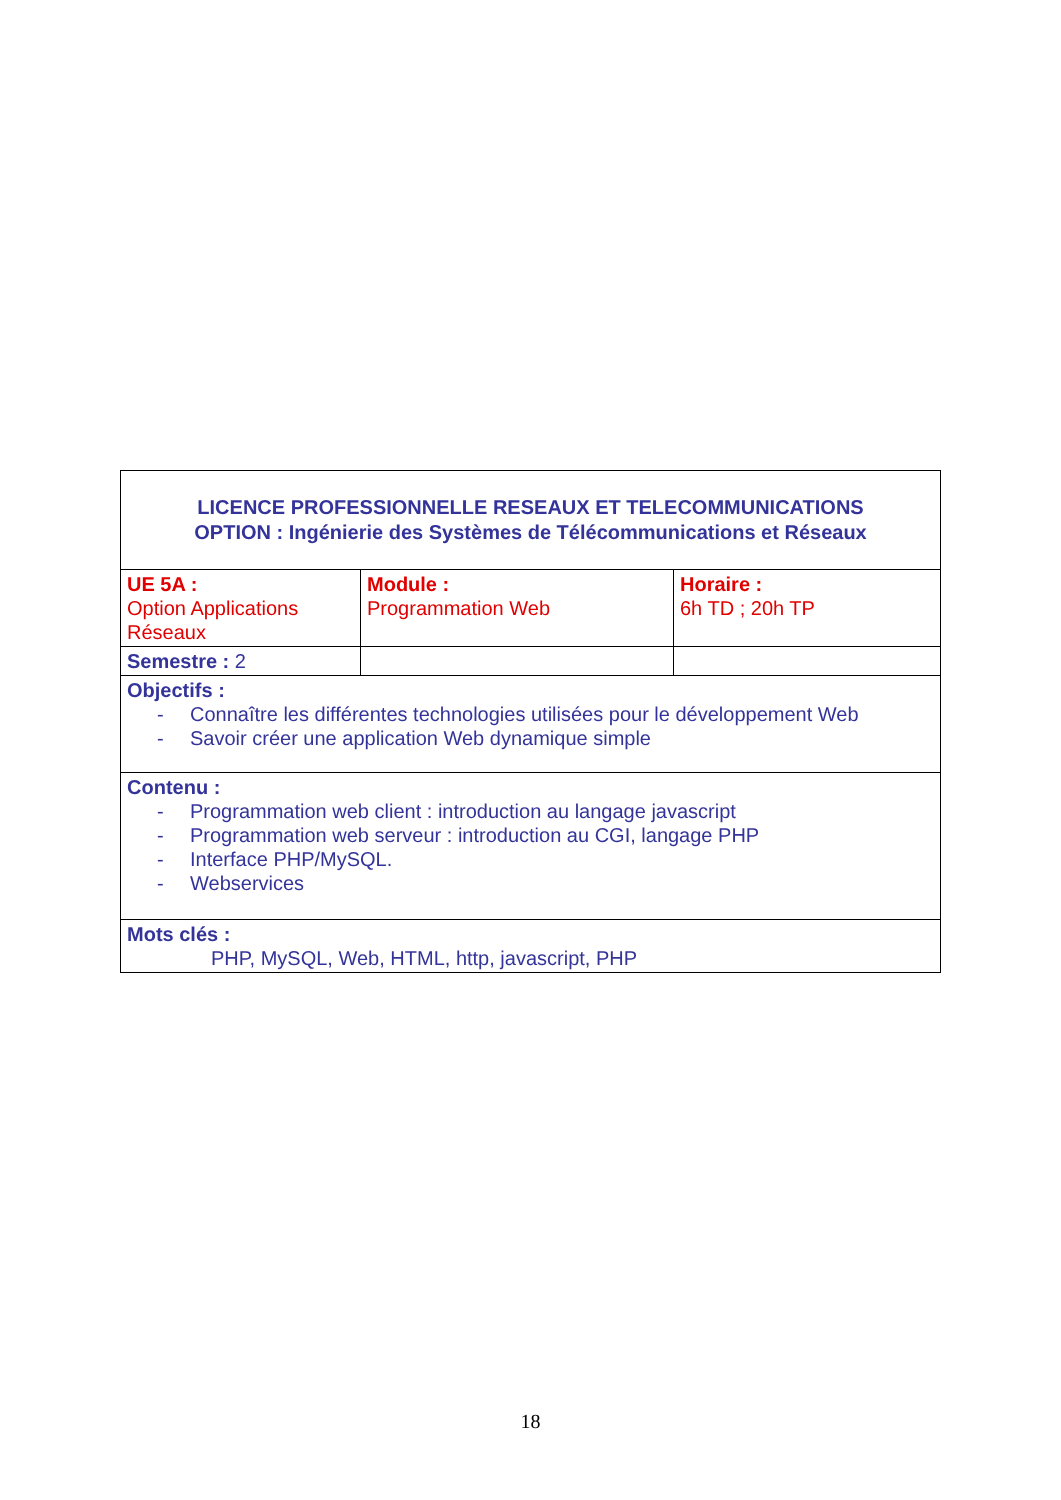| LICENCE PROFESSIONNELLE RESEAUX ET TELECOMMUNICATIONS OPTION : Ingénierie des Systèmes de Télécommunications et Réseaux | | |
| UE 5A : Option Applications Réseaux | Module : Programmation Web | Horaire : 6h TD ; 20h TP |
| Semestre : 2 | | |
| Objectifs : - Connaître les différentes technologies utilisées pour le développement Web - Savoir créer une application Web dynamique simple | | |
| Contenu : - Programmation web client : introduction au langage javascript - Programmation web serveur : introduction au CGI, langage PHP - Interface PHP/MySQL. - Webservices | | |
| Mots clés : PHP, MySQL, Web, HTML, http, javascript, PHP | | |
18